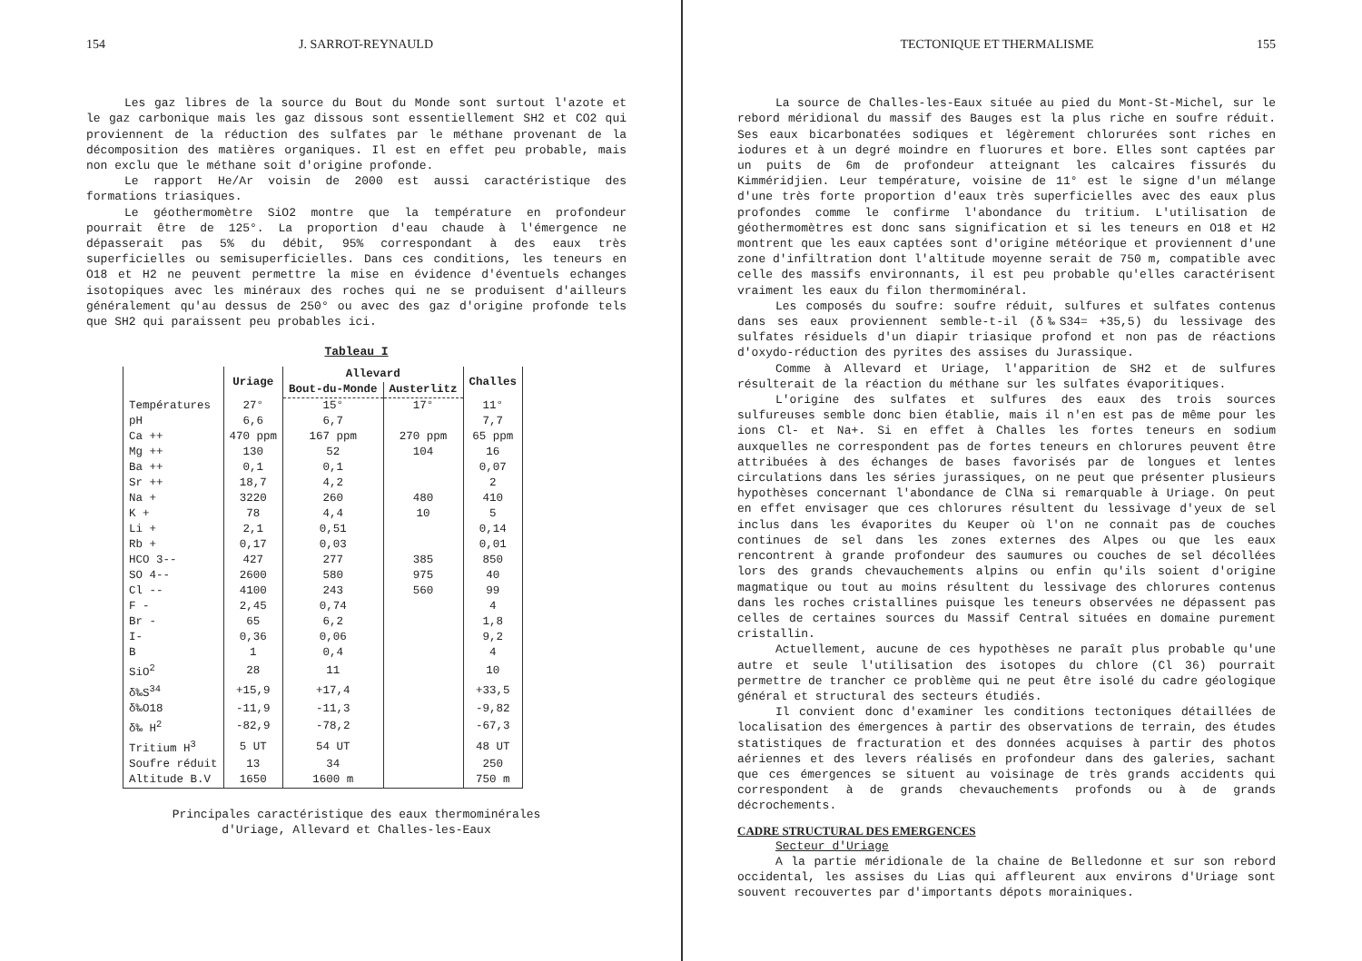154 J. SARROT-REYNAULD
Les gaz libres de la source du Bout du Monde sont surtout l'azote et le gaz carbonique mais les gaz dissous sont essentiellement SH2 et CO2 qui proviennent de la réduction des sulfates par le méthane provenant de la décomposition des matières organiques. Il est en effet peu probable, mais non exclu que le méthane soit d'origine profonde.
Le rapport He/Ar voisin de 2000 est aussi caractéristique des formations triasiques.
Le géothermomètre SiO2 montre que la température en profondeur pourrait être de 125°. La proportion d'eau chaude à l'émergence ne dépasserait pas 5% du débit, 95% correspondant à des eaux très superficielles ou semisuperficielles. Dans ces conditions, les teneurs en O18 et H2 ne peuvent permettre la mise en évidence d'éventuels echanges isotopiques avec les minéraux des roches qui ne se produisent d'ailleurs généralement qu'au dessus de 250° ou avec des gaz d'origine profonde tels que SH2 qui paraissent peu probables ici.
Tableau I
| | Uriage | Allevard | | Challes |
| --- | --- | --- | --- | --- |
| | | Bout-du-Monde | Austerlitz | |
| Températures | 27° | 15° | 17° | 11° |
| pH | 6,6 | 6,7 | | 7,7 |
| Ca ++ | 470 ppm | 167 ppm | 270 ppm | 65 ppm |
| Mg ++ | 130 | 52 | 104 | 16 |
| Ba ++ | 0,1 | 0,1 | | 0,07 |
| Sr ++ | 18,7 | 4,2 | | 2 |
| Na + | 3220 | 260 | 480 | 410 |
| K + | 78 | 4,4 | 10 | 5 |
| Li + | 2,1 | 0,51 | | 0,14 |
| Rb + | 0,17 | 0,03 | | 0,01 |
| HCO 3-- | 427 | 277 | 385 | 850 |
| SO 4-- | 2600 | 580 | 975 | 40 |
| Cl -- | 4100 | 243 | 560 | 99 |
| F - | 2,45 | 0,74 | | 4 |
| Br - | 65 | 6,2 | | 1,8 |
| I- | 0,36 | 0,06 | | 9,2 |
| B | 1 | 0,4 | | 4 |
| SiO<sup>2</sup> | 28 | 11 | | 10 |
| δ‰S<sup>34</sup> | +15,9 | +17,4 | | +33,5 |
| δ‰O18 | -11,9 | -11,3 | | -9,82 |
| δ‰ H<sup>2</sup> | -82,9 | -78,2 | | -67,3 |
| Tritium H<sup>3</sup> | 5 UT | 54 UT | | 48 UT |
| Soufre réduit | 13 | 34 | | 250 |
| Altitude B.V | 1650 | 1600 m | | 750 m |
Principales caractéristique des eaux thermominérales
d'Uriage, Allevard et Challes-les-Eaux
TECTONIQUE ET THERMALISME 155
La source de Challes-les-Eaux située au pied du Mont-St-Michel, sur le rebord méridional du massif des Bauges est la plus riche en soufre réduit. Ses eaux bicarbonatées sodiques et légèrement chlorurées sont riches en iodures et à un degré moindre en fluorures et bore. Elles sont captées par un puits de 6m de profondeur atteignant les calcaires fissurés du Kimméridjien. Leur température, voisine de 11° est le signe d'un mélange d'une très forte proportion d'eaux très superficielles avec des eaux plus profondes comme le confirme l'abondance du tritium. L'utilisation de géothermomètres est donc sans signification et si les teneurs en O18 et H2 montrent que les eaux captées sont d'origine météorique et proviennent d'une zone d'infiltration dont l'altitude moyenne serait de 750 m, compatible avec celle des massifs environnants, il est peu probable qu'elles caractérisent vraiment les eaux du filon thermominéral.
Les composés du soufre: soufre réduit, sulfures et sulfates contenus dans ses eaux proviennent semble-t-il (δ‰S34= +35,5) du lessivage des sulfates résiduels d'un diapir triasique profond et non pas de réactions d'oxydo-réduction des pyrites des assises du Jurassique.
Comme à Allevard et Uriage, l'apparition de SH2 et de sulfures résulterait de la réaction du méthane sur les sulfates évaporitiques.
L'origine des sulfates et sulfures des eaux des trois sources sulfureuses semble donc bien établie, mais il n'en est pas de même pour les ions Cl- et Na+. Si en effet à Challes les fortes teneurs en sodium auxquelles ne correspondent pas de fortes teneurs en chlorures peuvent être attribuées à des échanges de bases favorisés par de longues et lentes circulations dans les séries jurassiques, on ne peut que présenter plusieurs hypothèses concernant l'abondance de ClNa si remarquable à Uriage. On peut en effet envisager que ces chlorures résultent du lessivage d'yeux de sel inclus dans les évaporites du Keuper où l'on ne connait pas de couches continues de sel dans les zones externes des Alpes ou que les eaux rencontrent à grande profondeur des saumures ou couches de sel décollées lors des grands chevauchements alpins ou enfin qu'ils soient d'origine magmatique ou tout au moins résultent du lessivage des chlorures contenus dans les roches cristallines puisque les teneurs observées ne dépassent pas celles de certaines sources du Massif Central situées en domaine purement cristallin.
Actuellement, aucune de ces hypothèses ne paraît plus probable qu'une autre et seule l'utilisation des isotopes du chlore (Cl 36) pourrait permettre de trancher ce problème qui ne peut être isolé du cadre géologique général et structural des secteurs étudiés.
Il convient donc d'examiner les conditions tectoniques détaillées de localisation des émergences à partir des observations de terrain, des études statistiques de fracturation et des données acquises à partir des photos aériennes et des levers réalisés en profondeur dans des galeries, sachant que ces émergences se situent au voisinage de très grands accidents qui correspondent à de grands chevauchements profonds ou à de grands décrochements.
CADRE STRUCTURAL DES EMERGENCES
Secteur d'Uriage
A la partie méridionale de la chaine de Belledonne et sur son rebord occidental, les assises du Lias qui affleurent aux environs d'Uriage sont souvent recouvertes par d'importants dépots morainiques.